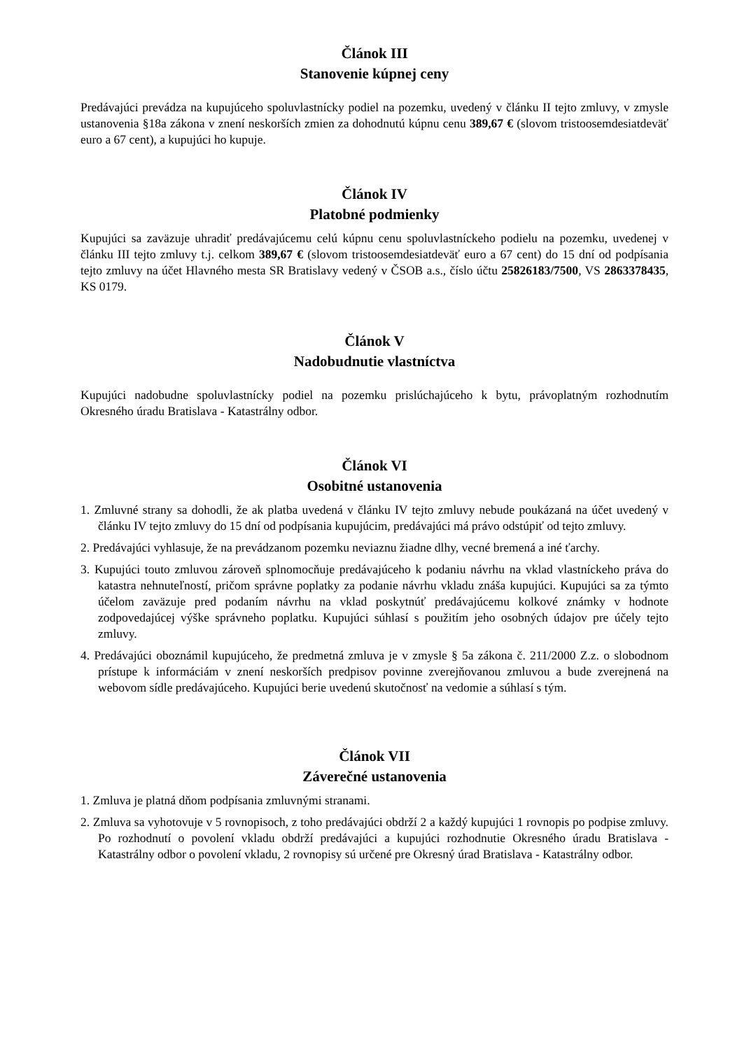Článok III
Stanovenie kúpnej ceny
Predávajúci prevádza na kupujúceho spoluvlastnícky podiel na pozemku, uvedený v článku II tejto zmluvy, v zmysle ustanovenia §18a zákona v znení neskorších zmien za dohodnutú kúpnu cenu 389,67 € (slovom tristoosemdesiatdeväť euro a 67 cent), a kupujúci ho kupuje.
Článok IV
Platobné podmienky
Kupujúci sa zaväzuje uhradiť predávajúcemu celú kúpnu cenu spoluvlastníckeho podielu na pozemku, uvedenej v článku III tejto zmluvy t.j. celkom 389,67 € (slovom tristoosemdesiatdeväť euro a 67 cent) do 15 dní od podpísania tejto zmluvy na účet Hlavného mesta SR Bratislavy vedený v ČSOB a.s., číslo účtu 25826183/7500, VS 2863378435, KS 0179.
Článok V
Nadobudnutie vlastníctva
Kupujúci nadobudne spoluvlastnícky podiel na pozemku prislúchajúceho k bytu, právoplatným rozhodnutím Okresného úradu Bratislava - Katastrálny odbor.
Článok VI
Osobitné ustanovenia
1. Zmluvné strany sa dohodli, že ak platba uvedená v článku IV tejto zmluvy nebude poukázaná na účet uvedený v článku IV tejto zmluvy do 15 dní od podpísania kupujúcim, predávajúci má právo odstúpiť od tejto zmluvy.
2. Predávajúci vyhlasuje, že na prevádzanom pozemku neviaznu žiadne dlhy, vecné bremená a iné ťarchy.
3. Kupujúci touto zmluvou zároveň splnomocňuje predávajúceho k podaniu návrhu na vklad vlastníckeho práva do katastra nehnuteľností, pričom správne poplatky za podanie návrhu vkladu znáša kupujúci. Kupujúci sa za týmto účelom zaväzuje pred podaním návrhu na vklad poskytnúť predávajúcemu kolkové známky v hodnote zodpovedajúcej výške správneho poplatku. Kupujúci súhlasí s použitím jeho osobných údajov pre účely tejto zmluvy.
4. Predávajúci oboznámil kupujúceho, že predmetná zmluva je v zmysle § 5a zákona č. 211/2000 Z.z. o slobodnom prístupe k informáciám v znení neskorších predpisov povinne zverejňovanou zmluvou a bude zverejnená na webovom sídle predávajúceho. Kupujúci berie uvedenú skutočnosť na vedomie a súhlasí s tým.
Článok VII
Záverečné ustanovenia
1. Zmluva je platná dňom podpísania zmluvnými stranami.
2. Zmluva sa vyhotovuje v 5 rovnopisoch, z toho predávajúci obdrží 2 a každý kupujúci 1 rovnopis po podpise zmluvy. Po rozhodnutí o povolení vkladu obdrží predávajúci a kupujúci rozhodnutie Okresného úradu Bratislava - Katastrálny odbor o povolení vkladu, 2 rovnopisy sú určené pre Okresný úrad Bratislava - Katastrálny odbor.